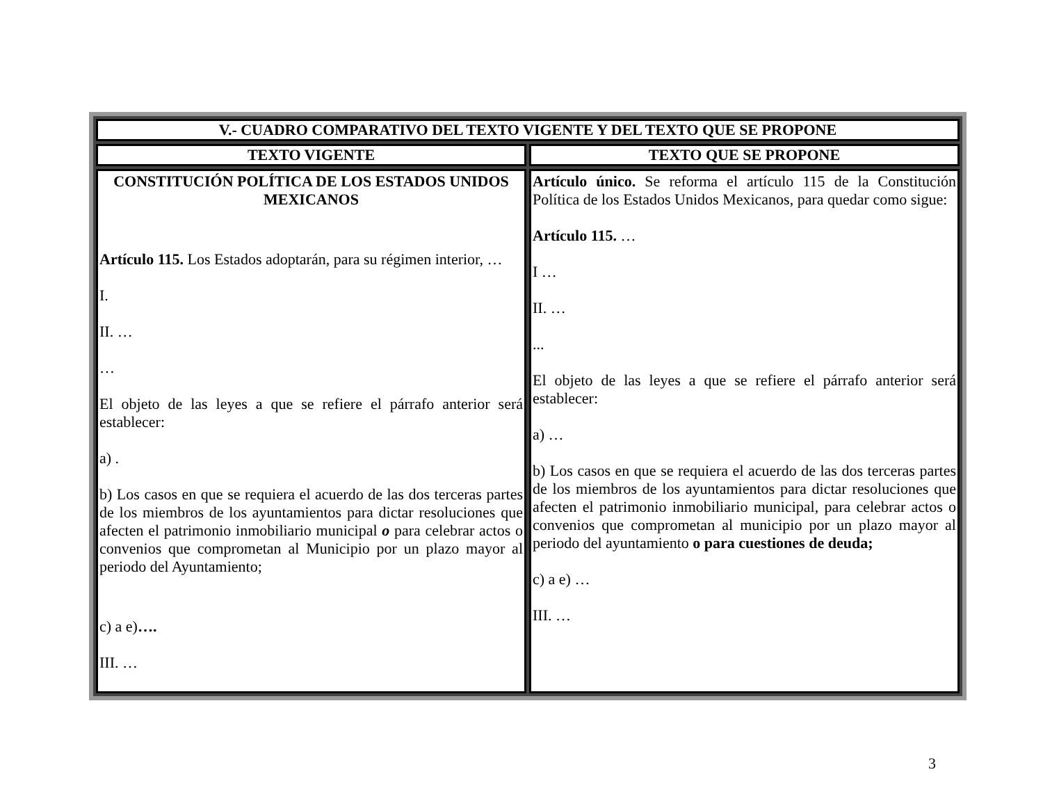| V.- CUADRO COMPARATIVO DEL TEXTO VIGENTE Y DEL TEXTO QUE SE PROPONE | |
| --- | --- |
| TEXTO VIGENTE | TEXTO QUE SE PROPONE |
| CONSTITUCIÓN POLÍTICA DE LOS ESTADOS UNIDOS MEXICANOS Artículo 115. Los Estados adoptarán, para su régimen interior, … I. II. … … El objeto de las leyes a que se refiere el párrafo anterior será establecer: a) . b) Los casos en que se requiera el acuerdo de las dos terceras partes de los miembros de los ayuntamientos para dictar resoluciones que afecten el patrimonio inmobiliario municipal o para celebrar actos o convenios que comprometan al Municipio por un plazo mayor al periodo del Ayuntamiento; c) a e) …. III. … | Artículo único. Se reforma el artículo 115 de la Constitución Política de los Estados Unidos Mexicanos, para quedar como sigue: Artículo 115. … I … II. … ... El objeto de las leyes a que se refiere el párrafo anterior será establecer: a) … b) Los casos en que se requiera el acuerdo de las dos terceras partes de los miembros de los ayuntamientos para dictar resoluciones que afecten el patrimonio inmobiliario municipal, para celebrar actos o convenios que comprometan al municipio por un plazo mayor al periodo del ayuntamiento o para cuestiones de deuda; c) a e) … III. … |
3